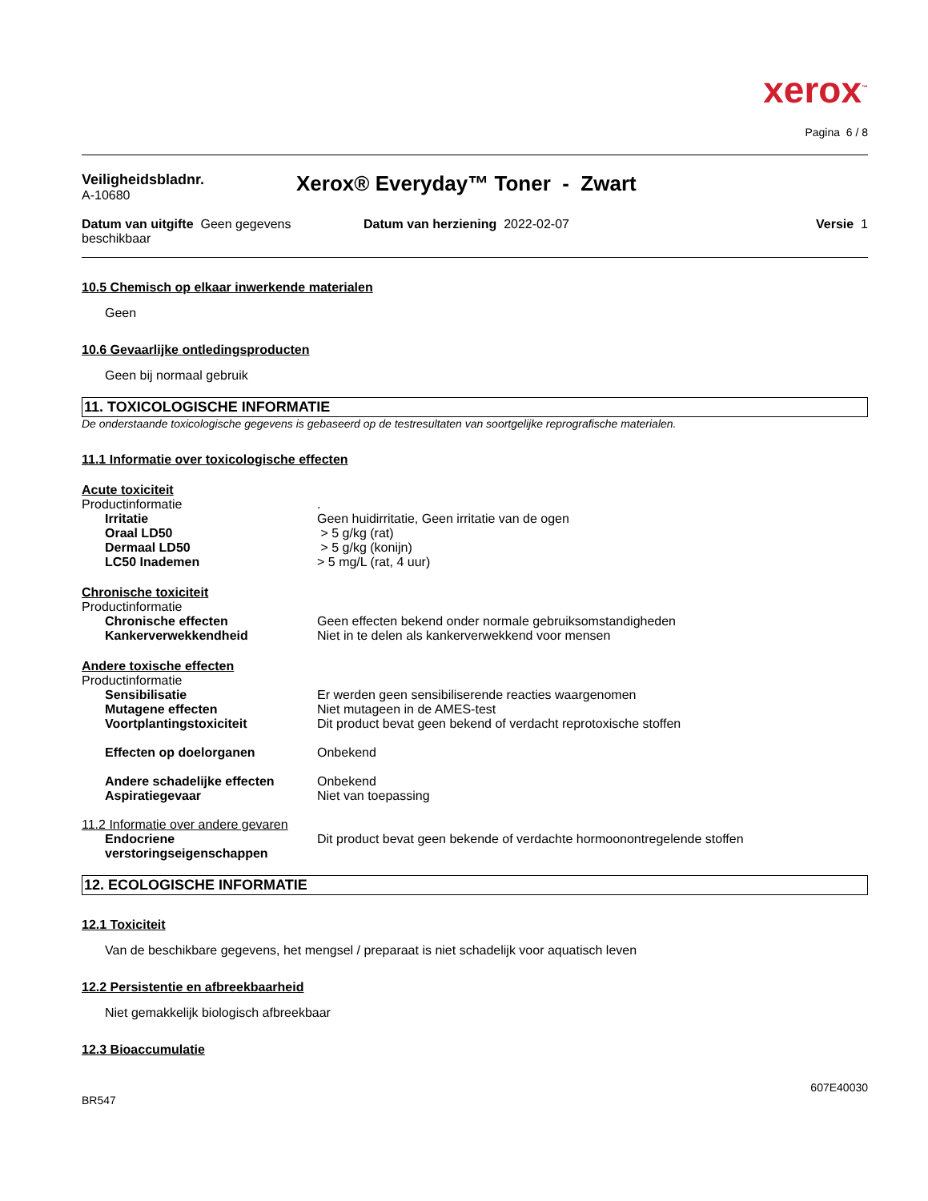xerox<sup>™</sup>
Pagina 6 / 8
Veiligheidsbladnr.
A-10680
Xerox® Everyday™ Toner - Zwart
Datum van uitgifte Geen gegevens beschikbaar
Datum van herziening 2022-02-07
Versie 1
10.5 Chemisch op elkaar inwerkende materialen
Geen
10.6 Gevaarlijke ontledingsproducten
Geen bij normaal gebruik
11. TOXICOLOGISCHE INFORMATIE
De onderstaande toxicologische gegevens is gebaseerd op de testresultaten van soortgelijke reprografische materialen.
11.1 Informatie over toxicologische effecten
Acute toxiciteit
Productinformatie .
Irritatie Geen huidirritatie, Geen irritatie van de ogen
Oraal LD50 > 5 g/kg (rat)
Dermaal LD50 > 5 g/kg (konijn)
LC50 Inademen > 5 mg/L (rat, 4 uur)
Chronische toxiciteit
Productinformatie
Chronische effecten Geen effecten bekend onder normale gebruiksomstandigheden
Kankerverwekkendheid Niet in te delen als kankerverwekkend voor mensen
Andere toxische effecten
Productinformatie
Sensibilisatie Er werden geen sensibiliserende reacties waargenomen
Mutagene effecten Niet mutageen in de AMES-test
Voortplantingstoxiciteit Dit product bevat geen bekend of verdacht reprotoxische stoffen
Effecten op doelorganen Onbekend
Andere schadelijke effecten Onbekend
Aspiratiegevaar Niet van toepassing
11.2 Informatie over andere gevaren
Endocriene verstoringseigenschappen
Dit product bevat geen bekende of verdachte hormoonontregelende stoffen
12. ECOLOGISCHE INFORMATIE
12.1 Toxiciteit
Van de beschikbare gegevens, het mengsel / preparaat is niet schadelijk voor aquatisch leven
12.2 Persistentie en afbreekbaarheid
Niet gemakkelijk biologisch afbreekbaar
12.3 Bioaccumulatie
607E40030
BR547